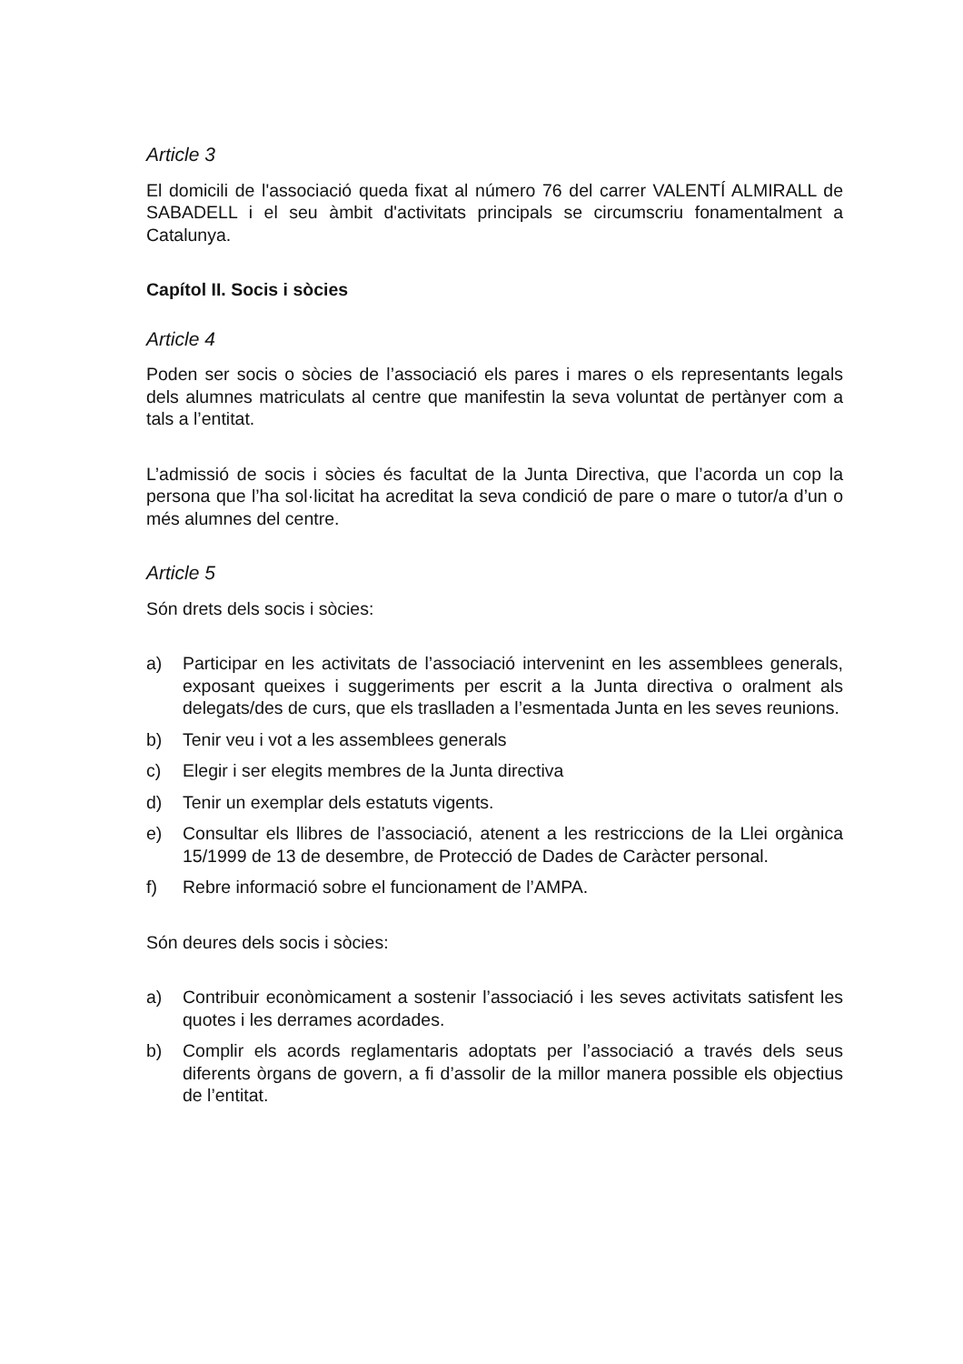Article 3
El domicili de l'associació queda fixat al número 76 del carrer VALENTÍ ALMIRALL de SABADELL i el seu àmbit d'activitats principals se circumscriu fonamentalment a Catalunya.
Capítol II. Socis i sòcies
Article 4
Poden ser socis o sòcies de l’associació els pares i mares o els representants legals dels alumnes matriculats al centre que manifestin la seva voluntat de pertànyer com a tals a l’entitat.
L’admissió de socis i sòcies és facultat de la Junta Directiva, que l’acorda un cop la persona que l’ha sol·licitat ha acreditat la seva condició de pare o mare o tutor/a d’un o més alumnes del centre.
Article 5
Són drets dels socis i sòcies:
a) Participar en les activitats de l’associació intervenint en les assemblees generals, exposant queixes i suggeriments per escrit a la Junta directiva o oralment als delegats/des de curs, que els traslladen a l’esmentada Junta en les seves reunions.
b) Tenir veu i vot a les assemblees generals
c) Elegir i ser elegits membres de la Junta directiva
d) Tenir un exemplar dels estatuts vigents.
e) Consultar els llibres de l’associació, atenent a les restriccions de la Llei orgànica 15/1999 de 13 de desembre, de Protecció de Dades de Caràcter personal.
f) Rebre informació sobre el funcionament de l’AMPA.
Són deures dels socis i sòcies:
a) Contribuir econòmicament a sostenir l’associació i les seves activitats satisfent les quotes i les derrames acordades.
b) Complir els acords reglamentaris adoptats per l’associació a través dels seus diferents òrgans de govern, a fi d’assolir de la millor manera possible els objectius de l’entitat.